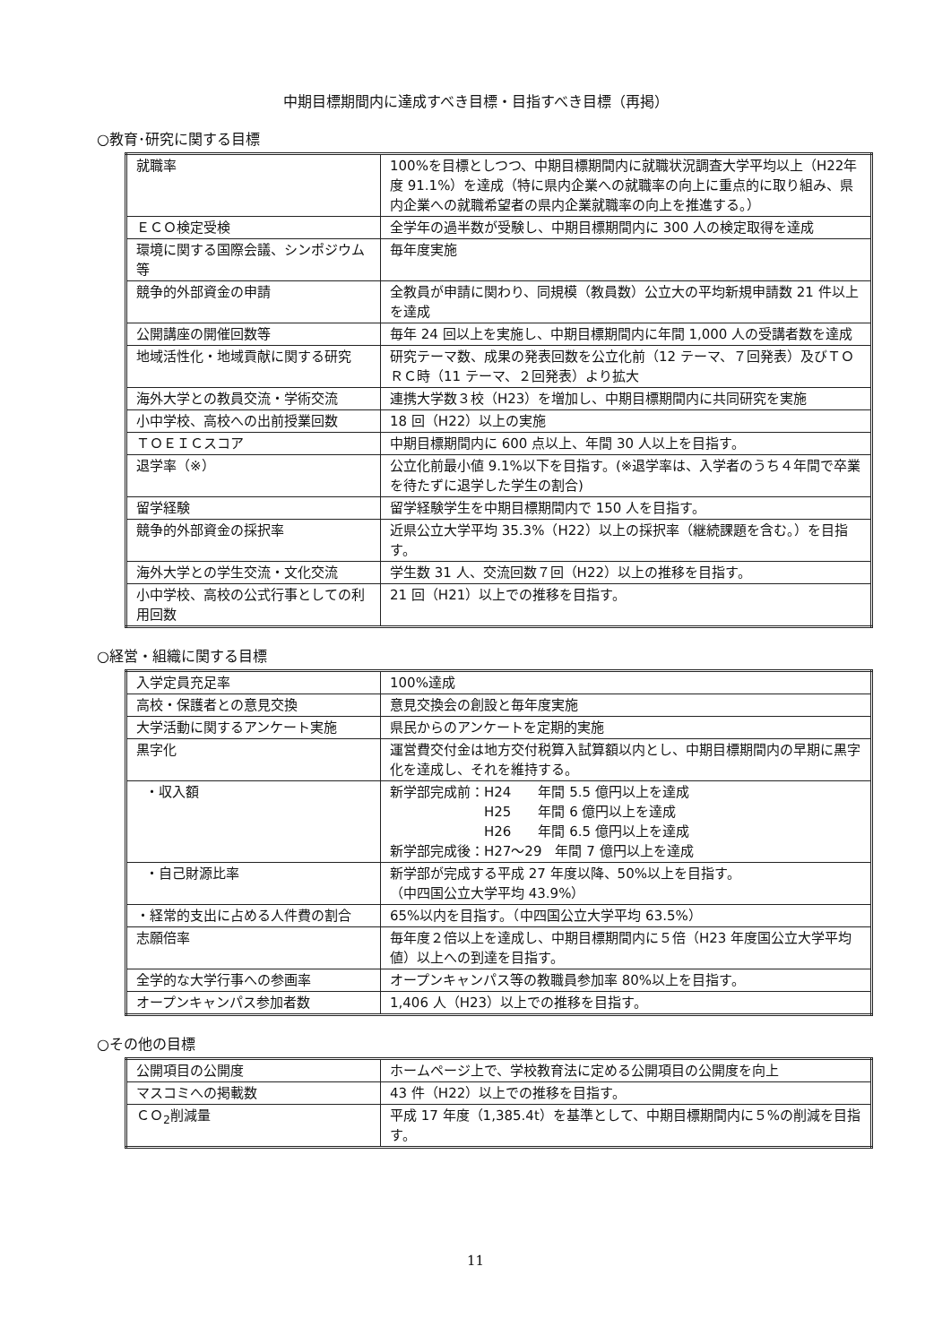中期目標期間内に達成すべき目標・目指すべき目標（再掲）
○教育･研究に関する目標
| 就職率 | 100%を目標としつつ、中期目標期間内に就職状況調査大学平均以上（H22年度 91.1%）を達成（特に県内企業への就職率の向上に重点的に取り組み、県内企業への就職希望者の県内企業就職率の向上を推進する。） |
| ＥＣＯ検定受検 | 全学年の過半数が受験し、中期目標期間内に 300 人の検定取得を達成 |
| 環境に関する国際会議、シンポジウム等 | 毎年度実施 |
| 競争的外部資金の申請 | 全教員が申請に関わり、同規模（教員数）公立大の平均新規申請数 21 件以上を達成 |
| 公開講座の開催回数等 | 毎年 24 回以上を実施し、中期目標期間内に年間 1,000 人の受講者数を達成 |
| 地域活性化・地域貢献に関する研究 | 研究テーマ数、成果の発表回数を公立化前（12 テーマ、７回発表）及びＴＯＲＣ時（11 テーマ、２回発表）より拡大 |
| 海外大学との教員交流・学術交流 | 連携大学数３校（H23）を増加し、中期目標期間内に共同研究を実施 |
| 小中学校、高校への出前授業回数 | 18 回（H22）以上の実施 |
| ＴＯＥＩＣスコア | 中期目標期間内に 600 点以上、年間 30 人以上を目指す。 |
| 退学率（※） | 公立化前最小値 9.1%以下を目指す。(※退学率は、入学者のうち４年間で卒業を待たずに退学した学生の割合) |
| 留学経験 | 留学経験学生を中期目標期間内で 150 人を目指す。 |
| 競争的外部資金の採択率 | 近県公立大学平均 35.3%（H22）以上の採択率（継続課題を含む。）を目指す。 |
| 海外大学との学生交流・文化交流 | 学生数 31 人、交流回数７回（H22）以上の推移を目指す。 |
| 小中学校、高校の公式行事としての利用回数 | 21 回（H21）以上での推移を目指す。 |
○経営・組織に関する目標
| 入学定員充足率 | 100%達成 |
| 高校・保護者との意見交換 | 意見交換会の創設と毎年度実施 |
| 大学活動に関するアンケート実施 | 県民からのアンケートを定期的実施 |
| 黒字化 | 運営費交付金は地方交付税算入試算額以内とし、中期目標期間内の早期に黒字化を達成し、それを維持する。 |
| ・収入額 | 新学部完成前：H24 年間 5.5 億円以上を達成 H25 年間 6 億円以上を達成 H26 年間 6.5 億円以上を達成 新学部完成後：H27～29 年間 7 億円以上を達成 |
| ・自己財源比率 | 新学部が完成する平成 27 年度以降、50%以上を目指す。 （中四国公立大学平均 43.9%） |
| ・経常的支出に占める人件費の割合 | 65%以内を目指す。（中四国公立大学平均 63.5%） |
| 志願倍率 | 毎年度２倍以上を達成し、中期目標期間内に５倍（H23 年度国公立大学平均値）以上への到達を目指す。 |
| 全学的な大学行事への参画率 | オープンキャンパス等の教職員参加率 80%以上を目指す。 |
| オープンキャンパス参加者数 | 1,406 人（H23）以上での推移を目指す。 |
○その他の目標
| 公開項目の公開度 | ホームページ上で、学校教育法に定める公開項目の公開度を向上 |
| マスコミへの掲載数 | 43 件（H22）以上での推移を目指す。 |
| ＣＯ<sub>2</sub>削減量 | 平成 17 年度（1,385.4t）を基準として、中期目標期間内に５%の削減を目指す。 |
11